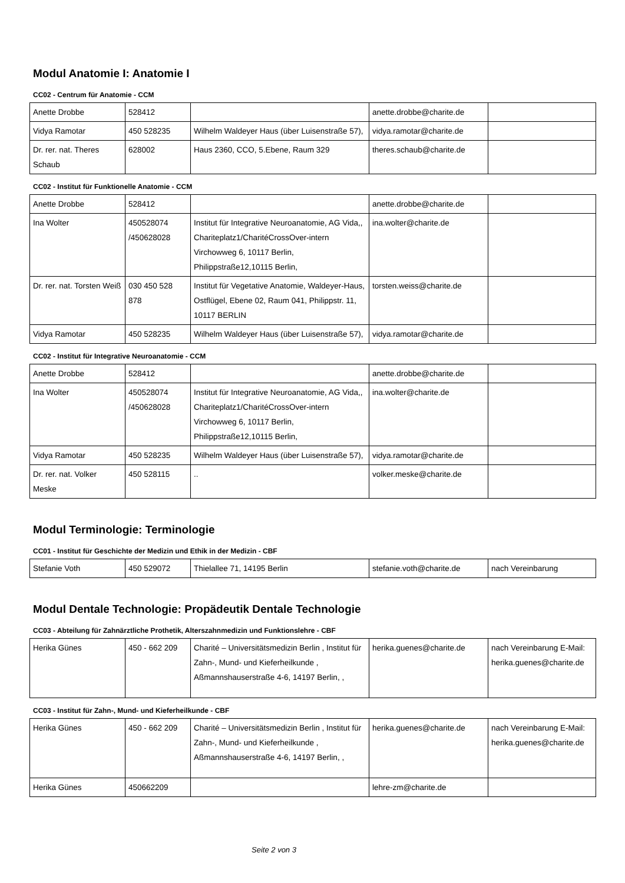Modul Anatomie I: Anatomie I
CC02 - Centrum für Anatomie - CCM
| Anette Drobbe | 528412 | | anette.drobbe@charite.de | |
| Vidya Ramotar | 450 528235 | Wilhelm Waldeyer Haus (über Luisenstraße 57), | vidya.ramotar@charite.de | |
| Dr. rer. nat. Theres Schaub | 628002 | Haus 2360, CCO, 5.Ebene, Raum 329 | theres.schaub@charite.de | |
CC02 - Institut für Funktionelle Anatomie - CCM
| Anette Drobbe | 528412 | | anette.drobbe@charite.de | |
| Ina Wolter | 450528074 /450628028 | Institut für Integrative Neuroanatomie, AG Vida,, Chariteplatz1/CharitéCrossOver-intern Virchowweg 6, 10117 Berlin, Philippstraße12,10115 Berlin, | ina.wolter@charite.de | |
| Dr. rer. nat. Torsten Weiß | 030 450 528 878 | Institut für Vegetative Anatomie, Waldeyer-Haus, Ostflügel, Ebene 02, Raum 041, Philippstr. 11, 10117 BERLIN | torsten.weiss@charite.de | |
| Vidya Ramotar | 450 528235 | Wilhelm Waldeyer Haus (über Luisenstraße 57), | vidya.ramotar@charite.de | |
CC02 - Institut für Integrative Neuroanatomie - CCM
| Anette Drobbe | 528412 | | anette.drobbe@charite.de | |
| Ina Wolter | 450528074 /450628028 | Institut für Integrative Neuroanatomie, AG Vida,, Chariteplatz1/CharitéCrossOver-intern Virchowweg 6, 10117 Berlin, Philippstraße12,10115 Berlin, | ina.wolter@charite.de | |
| Vidya Ramotar | 450 528235 | Wilhelm Waldeyer Haus (über Luisenstraße 57), | vidya.ramotar@charite.de | |
| Dr. rer. nat. Volker Meske | 450 528115 | .. | volker.meske@charite.de | |
Modul Terminologie: Terminologie
CC01 - Institut für Geschichte der Medizin und Ethik in der Medizin - CBF
| Stefanie Voth | 450 529072 | Thielallee 71, 14195 Berlin | stefanie.voth@charite.de | nach Vereinbarung |
Modul Dentale Technologie: Propädeutik Dentale Technologie
CC03 - Abteilung für Zahnärztliche Prothetik, Alterszahnmedizin und Funktionslehre - CBF
| Herika Günes | 450 - 662 209 | Charité – Universitätsmedizin Berlin , Institut für Zahn-, Mund- und Kieferheilkunde , Aßmannshauserstraße 4-6, 14197 Berlin, , | herika.guenes@charite.de | nach Vereinbarung E-Mail: herika.guenes@charite.de |
CC03 - Institut für Zahn-, Mund- und Kieferheilkunde - CBF
| Herika Günes | 450 - 662 209 | Charité – Universitätsmedizin Berlin , Institut für Zahn-, Mund- und Kieferheilkunde , Aßmannshauserstraße 4-6, 14197 Berlin, , | herika.guenes@charite.de | nach Vereinbarung E-Mail: herika.guenes@charite.de |
| Herika Günes | 450662209 | | lehre-zm@charite.de | |
Seite 2 von 3